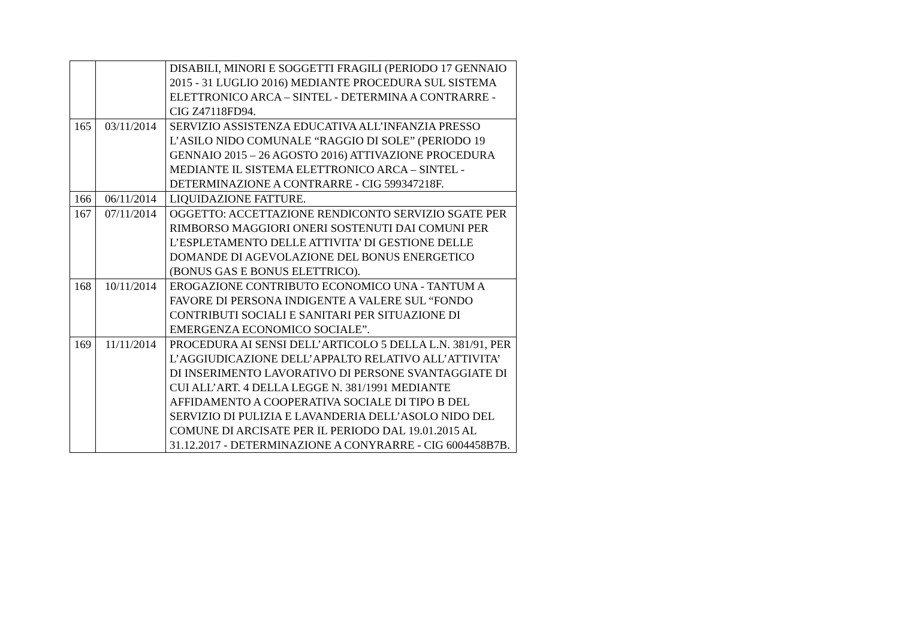| | | DISABILI, MINORI E SOGGETTI FRAGILI (PERIODO 17 GENNAIO 2015 - 31 LUGLIO 2016) MEDIANTE PROCEDURA SUL SISTEMA ELETTRONICO ARCA – SINTEL - DETERMINA A CONTRARRE - CIG Z47118FD94. |
| 165 | 03/11/2014 | SERVIZIO ASSISTENZA EDUCATIVA ALL’INFANZIA PRESSO L’ASILO NIDO COMUNALE “RAGGIO DI SOLE” (PERIODO 19 GENNAIO 2015 – 26 AGOSTO 2016) ATTIVAZIONE PROCEDURA MEDIANTE IL SISTEMA ELETTRONICO ARCA – SINTEL - DETERMINAZIONE A CONTRARRE - CIG 599347218F. |
| 166 | 06/11/2014 | LIQUIDAZIONE FATTURE. |
| 167 | 07/11/2014 | OGGETTO: ACCETTAZIONE RENDICONTO SERVIZIO SGATE PER RIMBORSO MAGGIORI ONERI SOSTENUTI DAI COMUNI PER L’ESPLETAMENTO DELLE ATTIVITA’ DI GESTIONE DELLE DOMANDE DI AGEVOLAZIONE DEL BONUS ENERGETICO (BONUS GAS E BONUS ELETTRICO). |
| 168 | 10/11/2014 | EROGAZIONE CONTRIBUTO ECONOMICO UNA - TANTUM A FAVORE DI PERSONA INDIGENTE A VALERE SUL “FONDO CONTRIBUTI SOCIALI E SANITARI PER SITUAZIONE DI EMERGENZA ECONOMICO SOCIALE”. |
| 169 | 11/11/2014 | PROCEDURA AI SENSI DELL’ARTICOLO 5 DELLA L.N. 381/91, PER L’AGGIUDICAZIONE DELL’APPALTO RELATIVO ALL’ATTIVITA’ DI INSERIMENTO LAVORATIVO DI PERSONE SVANTAGGIATE DI CUI ALL’ART. 4 DELLA LEGGE N. 381/1991 MEDIANTE AFFIDAMENTO A COOPERATIVA SOCIALE DI TIPO B DEL SERVIZIO DI PULIZIA E LAVANDERIA DELL’ASOLO NIDO DEL COMUNE DI ARCISATE PER IL PERIODO DAL 19.01.2015 AL 31.12.2017 - DETERMINAZIONE A CONYRARRE - CIG 6004458B7B. |